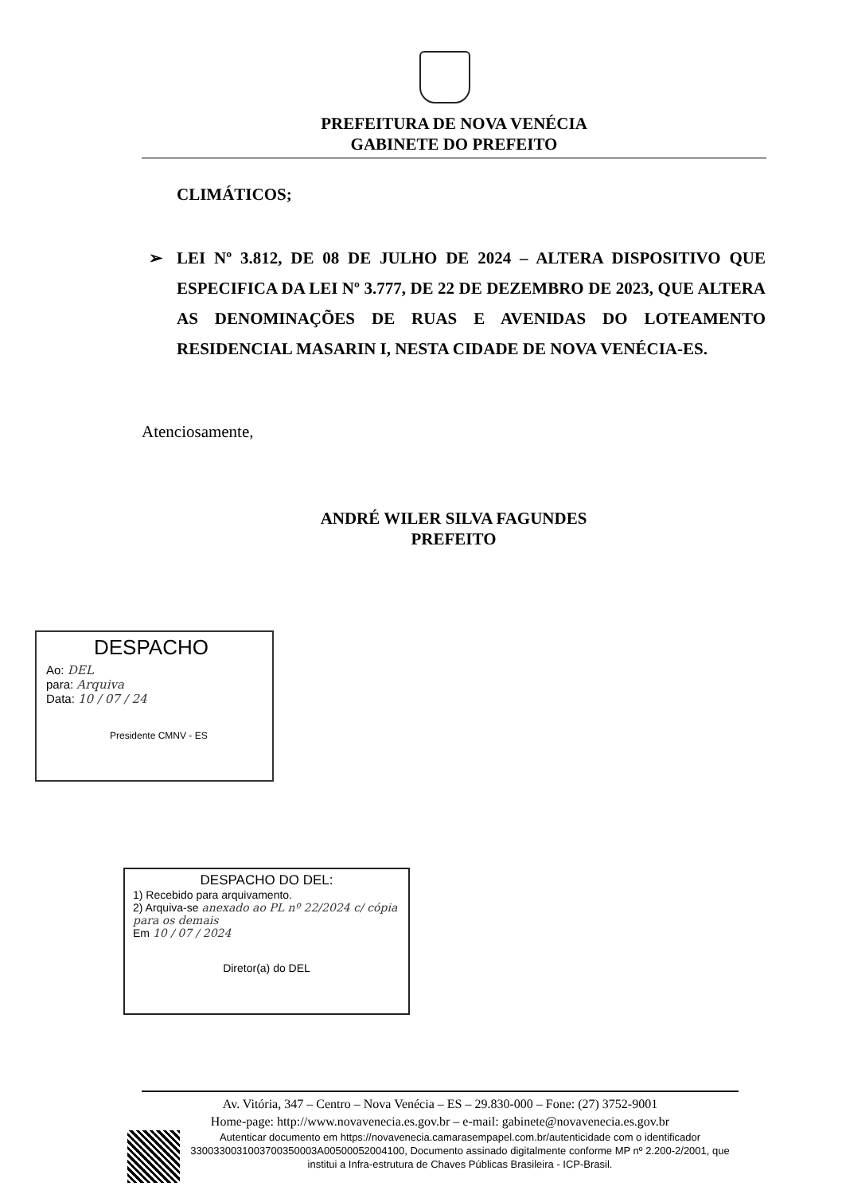PREFEITURA DE NOVA VENÉCIA
GABINETE DO PREFEITO
CLIMÁTICOS;
➢ LEI Nº 3.812, DE 08 DE JULHO DE 2024 – ALTERA DISPOSITIVO QUE ESPECIFICA DA LEI Nº 3.777, DE 22 DE DEZEMBRO DE 2023, QUE ALTERA AS DENOMINAÇÕES DE RUAS E AVENIDAS DO LOTEAMENTO RESIDENCIAL MASARIN I, NESTA CIDADE DE NOVA VENÉCIA-ES.
Atenciosamente,
ANDRÉ WILER SILVA FAGUNDES
PREFEITO
DESPACHO
Ao: DEL
para: Arquiva
Data: 10 / 07 / 24
Presidente CMNV - ES
DESPACHO DO DEL:
1) Recebido para arquivamento.
2) Arquiva-se anexado ao PL nº 22/2024 c/ cópia para os demais
Em 10 / 07 / 2024
Diretor(a) do DEL
Av. Vitória, 347 – Centro – Nova Venécia – ES – 29.830-000 – Fone: (27) 3752-9001
Home-page: http://www.novavenecia.es.gov.br – e-mail: gabinete@novavenecia.es.gov.br
Autenticar documento em https://novavenecia.camarasempapel.com.br/autenticidade com o identificador 3300330031003700350003A00500052004100, Documento assinado digitalmente conforme MP nº 2.200-2/2001, que institui a Infra-estrutura de Chaves Públicas Brasileira - ICP-Brasil.